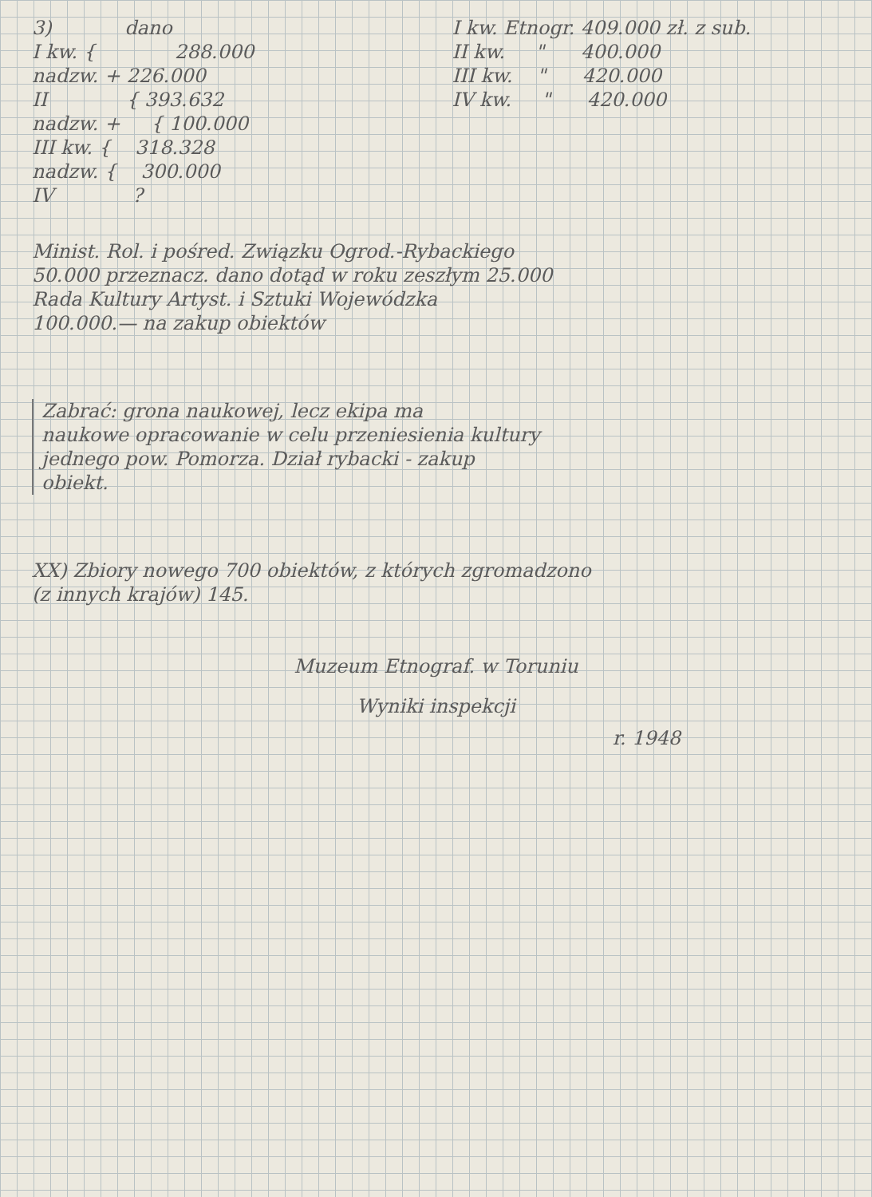3) dano
I kw. { 288.000
nadzw. + 226.000
II { 393.632
nadzw. + { 100.000
III kw. { 318.328
nadzw. { 300.000
IV ?
I kw. Etnogr. 409.000 zł. z sub.
II kw. " 400.000
III kw. " 420.000
IV kw. " 420.000
Minist. Rol. i pośred. Związku Ogrod.-Rybackiego
50.000 przeznacz. dano dotąd w roku zeszłym 25.000
Rada Kultury Artyst. i Sztuki Wojewódzka
100.000.— na zakup obiektów
Zabrać: grona naukowej, lecz ekipa ma
naukowe opracowanie w celu przeniesienia kultury
jednego pow. Pomorza. Dział rybacki - zakup
obiekt.
XX) Zbiory nowego 700 obiektów, z których zgromadzono
(z innych krajów) 145.
Muzeum Etnograf. w Toruniu
Wyniki inspekcji
r. 1948